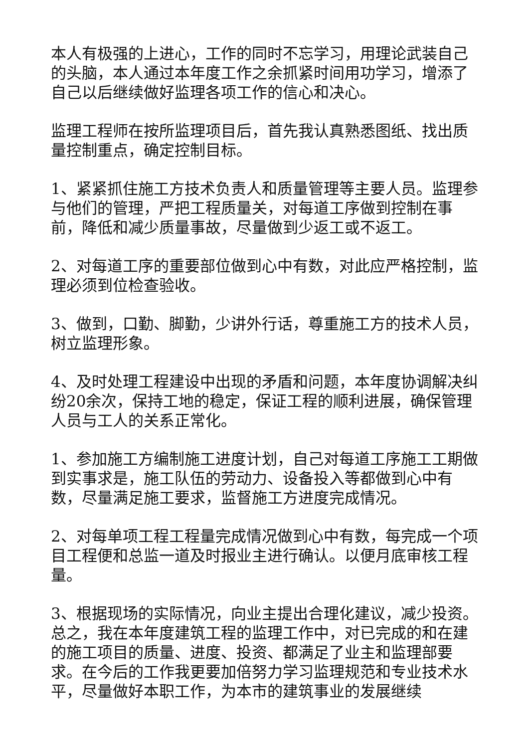本人有极强的上进心，工作的同时不忘学习，用理论武装自己的头脑，本人通过本年度工作之余抓紧时间用功学习，增添了自己以后继续做好监理各项工作的信心和决心。
监理工程师在按所监理项目后，首先我认真熟悉图纸、找出质量控制重点，确定控制目标。
1、紧紧抓住施工方技术负责人和质量管理等主要人员。监理参与他们的管理，严把工程质量关，对每道工序做到控制在事前，降低和减少质量事故，尽量做到少返工或不返工。
2、对每道工序的重要部位做到心中有数，对此应严格控制，监理必须到位检查验收。
3、做到，口勤、脚勤，少讲外行话，尊重施工方的技术人员，树立监理形象。
4、及时处理工程建设中出现的矛盾和问题，本年度协调解决纠纷20余次，保持工地的稳定，保证工程的顺利进展，确保管理人员与工人的关系正常化。
1、参加施工方编制施工进度计划，自己对每道工序施工工期做到实事求是，施工队伍的劳动力、设备投入等都做到心中有数，尽量满足施工要求，监督施工方进度完成情况。
2、对每单项工程工程量完成情况做到心中有数，每完成一个项目工程便和总监一道及时报业主进行确认。以便月底审核工程量。
3、根据现场的实际情况，向业主提出合理化建议，减少投资。总之，我在本年度建筑工程的监理工作中，对已完成的和在建的施工项目的质量、进度、投资、都满足了业主和监理部要求。在今后的工作我更要加倍努力学习监理规范和专业技术水平，尽量做好本职工作，为本市的建筑事业的发展继续